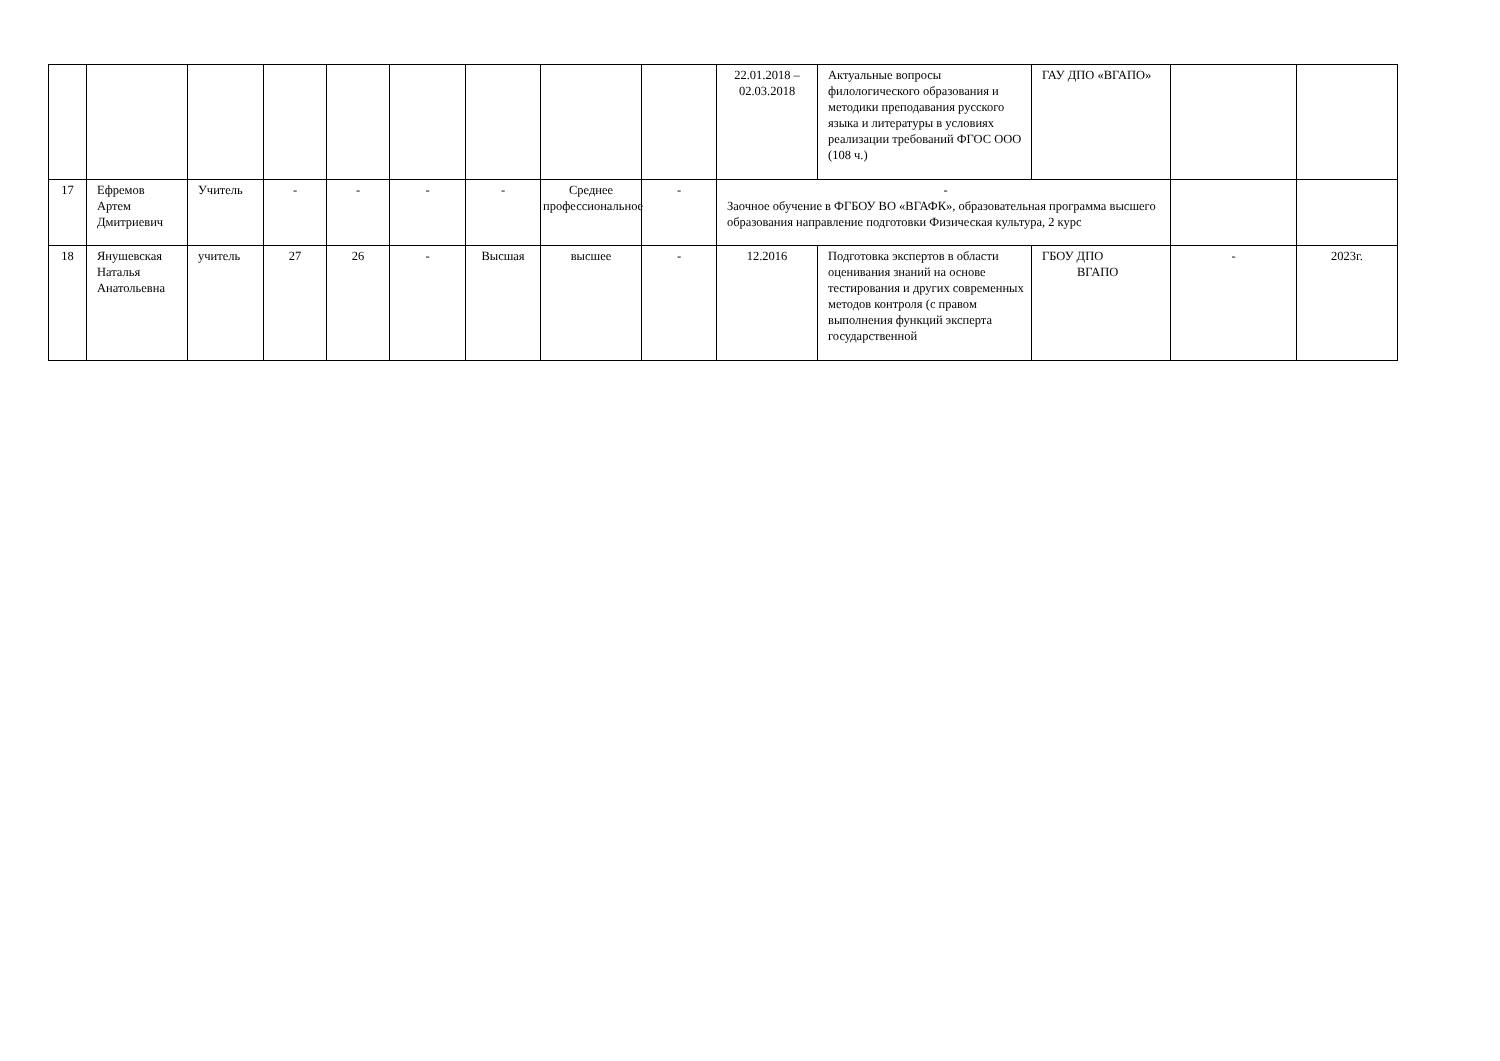| | | | | | | | | | 22.01.2018 – 02.03.2018 | Актуальные вопросы филологического образования и методики преподавания русского языка и литературы в условиях реализации требований ФГОС ООО (108 ч.) | ГАУ ДПО «ВГАПО» | | |
| 17 | Ефремов Артем Дмитриевич | Учитель | - | - | - | - | Среднее профессиональное | - | - Заочное обучение в ФГБОУ ВО «ВГАФК», образовательная программа высшего образования направление подготовки Физическая культура, 2 курс | | | | |
| 18 | Янушевская Наталья Анатольевна | учитель | 27 | 26 | - | Высшая | высшее | - | 12.2016 | Подготовка экспертов в области оценивания знаний на основе тестирования и других современных методов контроля (с правом выполнения функций эксперта государственной | ГБОУ ДПО ВГАПО | - | 2023г. |